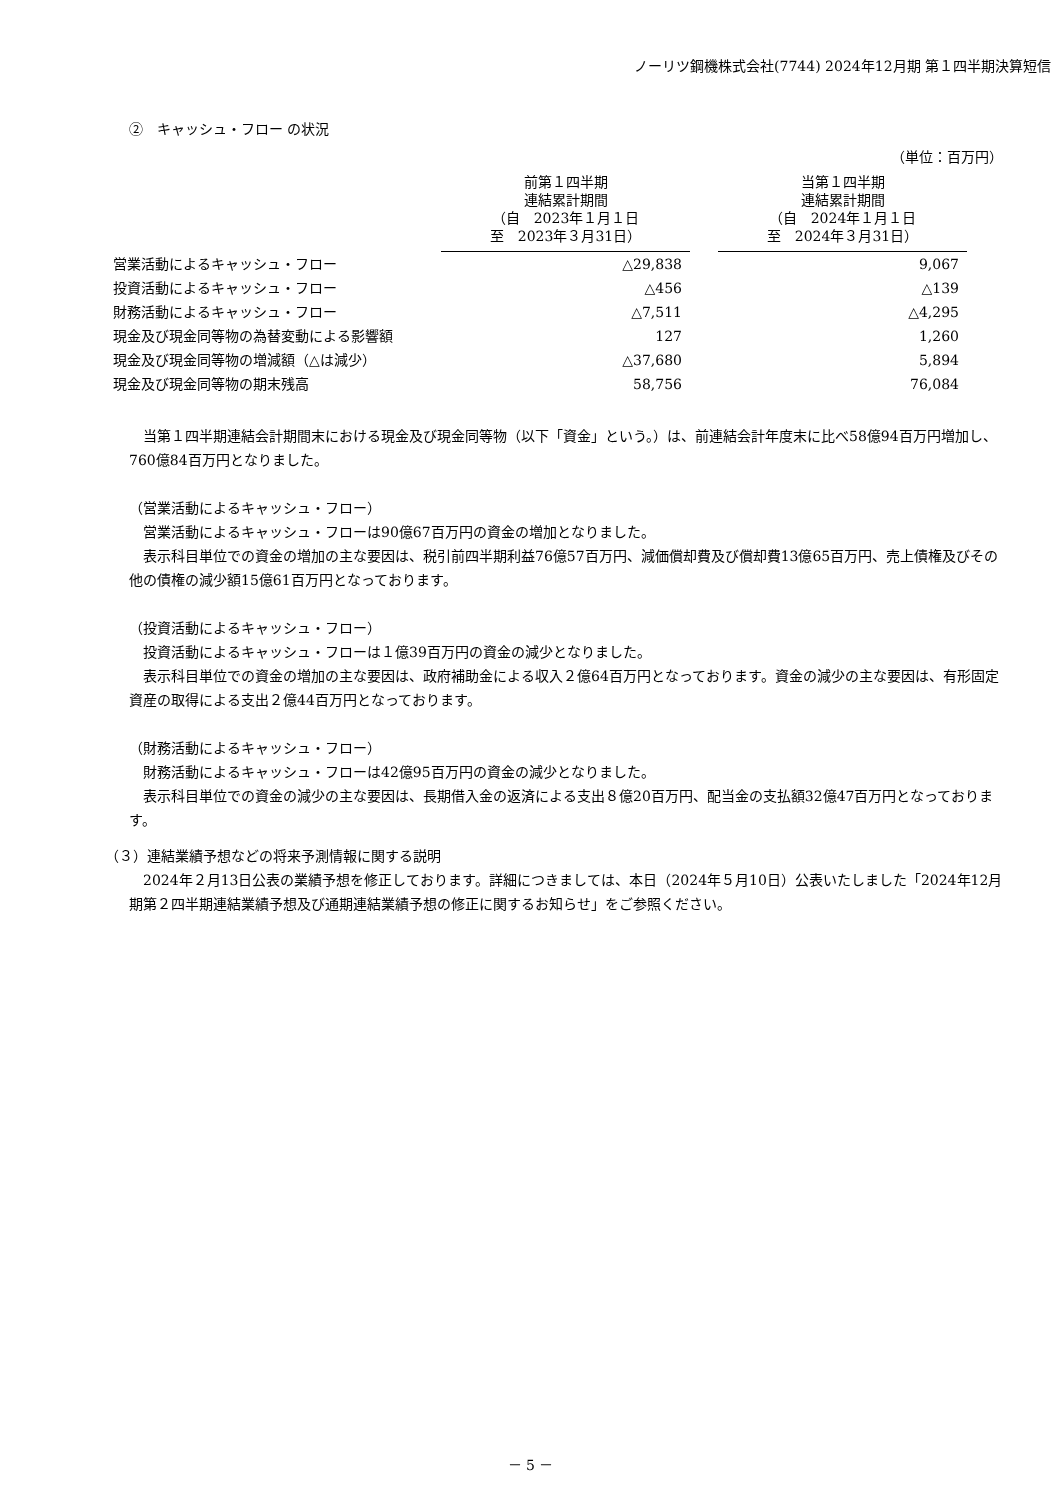ノーリツ鋼機株式会社(7744) 2024年12月期 第１四半期決算短信
②　キャッシュ・フロー の状況
（単位：百万円）
| | 前第１四半期 連結累計期間 （自 2023年１月１日 至 2023年３月31日） | | 当第１四半期 連結累計期間 （自 2024年１月１日 至 2024年３月31日） |
| --- | --- | --- | --- |
| 営業活動によるキャッシュ・フロー | △29,838 | | 9,067 |
| 投資活動によるキャッシュ・フロー | △456 | | △139 |
| 財務活動によるキャッシュ・フロー | △7,511 | | △4,295 |
| 現金及び現金同等物の為替変動による影響額 | 127 | | 1,260 |
| 現金及び現金同等物の増減額（△は減少） | △37,680 | | 5,894 |
| 現金及び現金同等物の期末残高 | 58,756 | | 76,084 |
　当第１四半期連結会計期間末における現金及び現金同等物（以下「資金」という。）は、前連結会計年度末に比べ58億94百万円増加し、760億84百万円となりました。
（営業活動によるキャッシュ・フロー）
　営業活動によるキャッシュ・フローは90億67百万円の資金の増加となりました。
　表示科目単位での資金の増加の主な要因は、税引前四半期利益76億57百万円、減価償却費及び償却費13億65百万円、売上債権及びその他の債権の減少額15億61百万円となっております。
（投資活動によるキャッシュ・フロー）
　投資活動によるキャッシュ・フローは１億39百万円の資金の減少となりました。
　表示科目単位での資金の増加の主な要因は、政府補助金による収入２億64百万円となっております。資金の減少の主な要因は、有形固定資産の取得による支出２億44百万円となっております。
（財務活動によるキャッシュ・フロー）
　財務活動によるキャッシュ・フローは42億95百万円の資金の減少となりました。
　表示科目単位での資金の減少の主な要因は、長期借入金の返済による支出８億20百万円、配当金の支払額32億47百万円となっております。
（３）連結業績予想などの将来予測情報に関する説明
　2024年２月13日公表の業績予想を修正しております。詳細につきましては、本日（2024年５月10日）公表いたしました「2024年12月期第２四半期連結業績予想及び通期連結業績予想の修正に関するお知らせ」をご参照ください。
－ 5 －